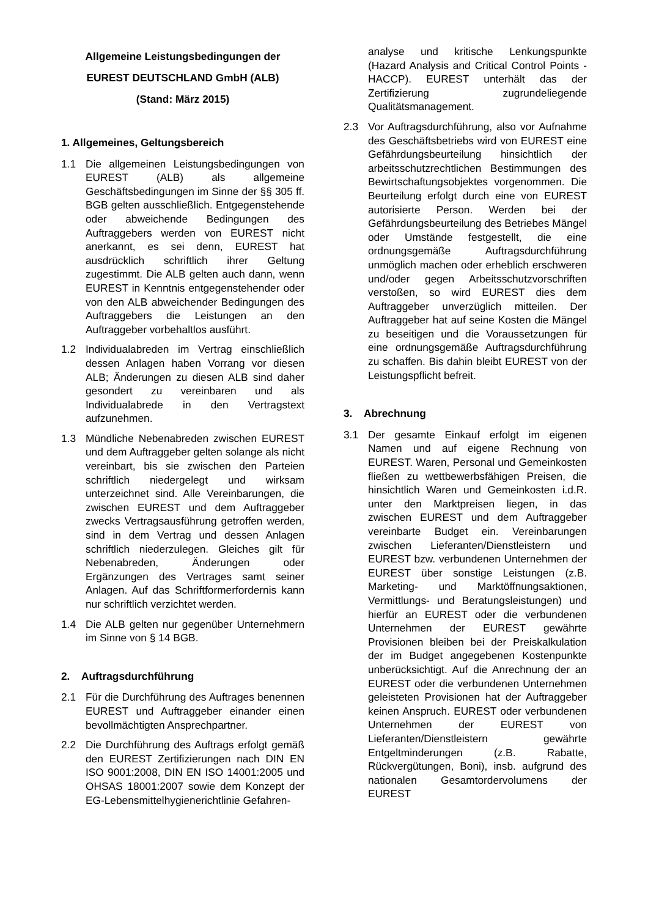Allgemeine Leistungsbedingungen der
EUREST DEUTSCHLAND GmbH (ALB)
(Stand: März 2015)
1. Allgemeines, Geltungsbereich
1.1 Die allgemeinen Leistungsbedingungen von EUREST (ALB) als allgemeine Geschäftsbedingungen im Sinne der §§ 305 ff. BGB gelten ausschließlich. Entgegenstehende oder abweichende Bedingungen des Auftraggebers werden von EUREST nicht anerkannt, es sei denn, EUREST hat ausdrücklich schriftlich ihrer Geltung zugestimmt. Die ALB gelten auch dann, wenn EUREST in Kenntnis entgegenstehender oder von den ALB abweichender Bedingungen des Auftraggebers die Leistungen an den Auftraggeber vorbehaltlos ausführt.
1.2 Individualabreden im Vertrag einschließlich dessen Anlagen haben Vorrang vor diesen ALB; Änderungen zu diesen ALB sind daher gesondert zu vereinbaren und als Individualabrede in den Vertragstext aufzunehmen.
1.3 Mündliche Nebenabreden zwischen EUREST und dem Auftraggeber gelten solange als nicht vereinbart, bis sie zwischen den Parteien schriftlich niedergelegt und wirksam unterzeichnet sind. Alle Vereinbarungen, die zwischen EUREST und dem Auftraggeber zwecks Vertragsausführung getroffen werden, sind in dem Vertrag und dessen Anlagen schriftlich niederzulegen. Gleiches gilt für Nebenabreden, Änderungen oder Ergänzungen des Vertrages samt seiner Anlagen. Auf das Schriftformerfordernis kann nur schriftlich verzichtet werden.
1.4 Die ALB gelten nur gegenüber Unternehmern im Sinne von § 14 BGB.
2. Auftragsdurchführung
2.1 Für die Durchführung des Auftrages benennen EUREST und Auftraggeber einander einen bevollmächtigten Ansprechpartner.
2.2 Die Durchführung des Auftrags erfolgt gemäß den EUREST Zertifizierungen nach DIN EN ISO 9001:2008, DIN EN ISO 14001:2005 und OHSAS 18001:2007 sowie dem Konzept der EG-Lebensmittelhygienerichtlinie Gefahren-
analyse und kritische Lenkungspunkte (Hazard Analysis and Critical Control Points - HACCP). EUREST unterhält das der Zertifizierung zugrundeliegende Qualitätsmanagement.
2.3 Vor Auftragsdurchführung, also vor Aufnahme des Geschäftsbetriebs wird von EUREST eine Gefährdungsbeurteilung hinsichtlich der arbeitsschutzrechtlichen Bestimmungen des Bewirtschaftungsobjektes vorgenommen. Die Beurteilung erfolgt durch eine von EUREST autorisierte Person. Werden bei der Gefährdungsbeurteilung des Betriebes Mängel oder Umstände festgestellt, die eine ordnungsgemäße Auftragsdurchführung unmöglich machen oder erheblich erschweren und/oder gegen Arbeitsschutzvorschriften verstoßen, so wird EUREST dies dem Auftraggeber unverzüglich mitteilen. Der Auftraggeber hat auf seine Kosten die Mängel zu beseitigen und die Voraussetzungen für eine ordnungsgemäße Auftragsdurchführung zu schaffen. Bis dahin bleibt EUREST von der Leistungspflicht befreit.
3. Abrechnung
3.1 Der gesamte Einkauf erfolgt im eigenen Namen und auf eigene Rechnung von EUREST. Waren, Personal und Gemeinkosten fließen zu wettbewerbsfähigen Preisen, die hinsichtlich Waren und Gemeinkosten i.d.R. unter den Marktpreisen liegen, in das zwischen EUREST und dem Auftraggeber vereinbarte Budget ein. Vereinbarungen zwischen Lieferanten/Dienstleistern und EUREST bzw. verbundenen Unternehmen der EUREST über sonstige Leistungen (z.B. Marketing- und Marktöffnungsaktionen, Vermittlungs- und Beratungsleistungen) und hierfür an EUREST oder die verbundenen Unternehmen der EUREST gewährte Provisionen bleiben bei der Preiskalkulation der im Budget angegebenen Kostenpunkte unberücksichtigt. Auf die Anrechnung der an EUREST oder die verbundenen Unternehmen geleisteten Provisionen hat der Auftraggeber keinen Anspruch. EUREST oder verbundenen Unternehmen der EUREST von Lieferanten/Dienstleistern gewährte Entgeltminderungen (z.B. Rabatte, Rückvergütungen, Boni), insb. aufgrund des nationalen Gesamtordervolumens der EUREST